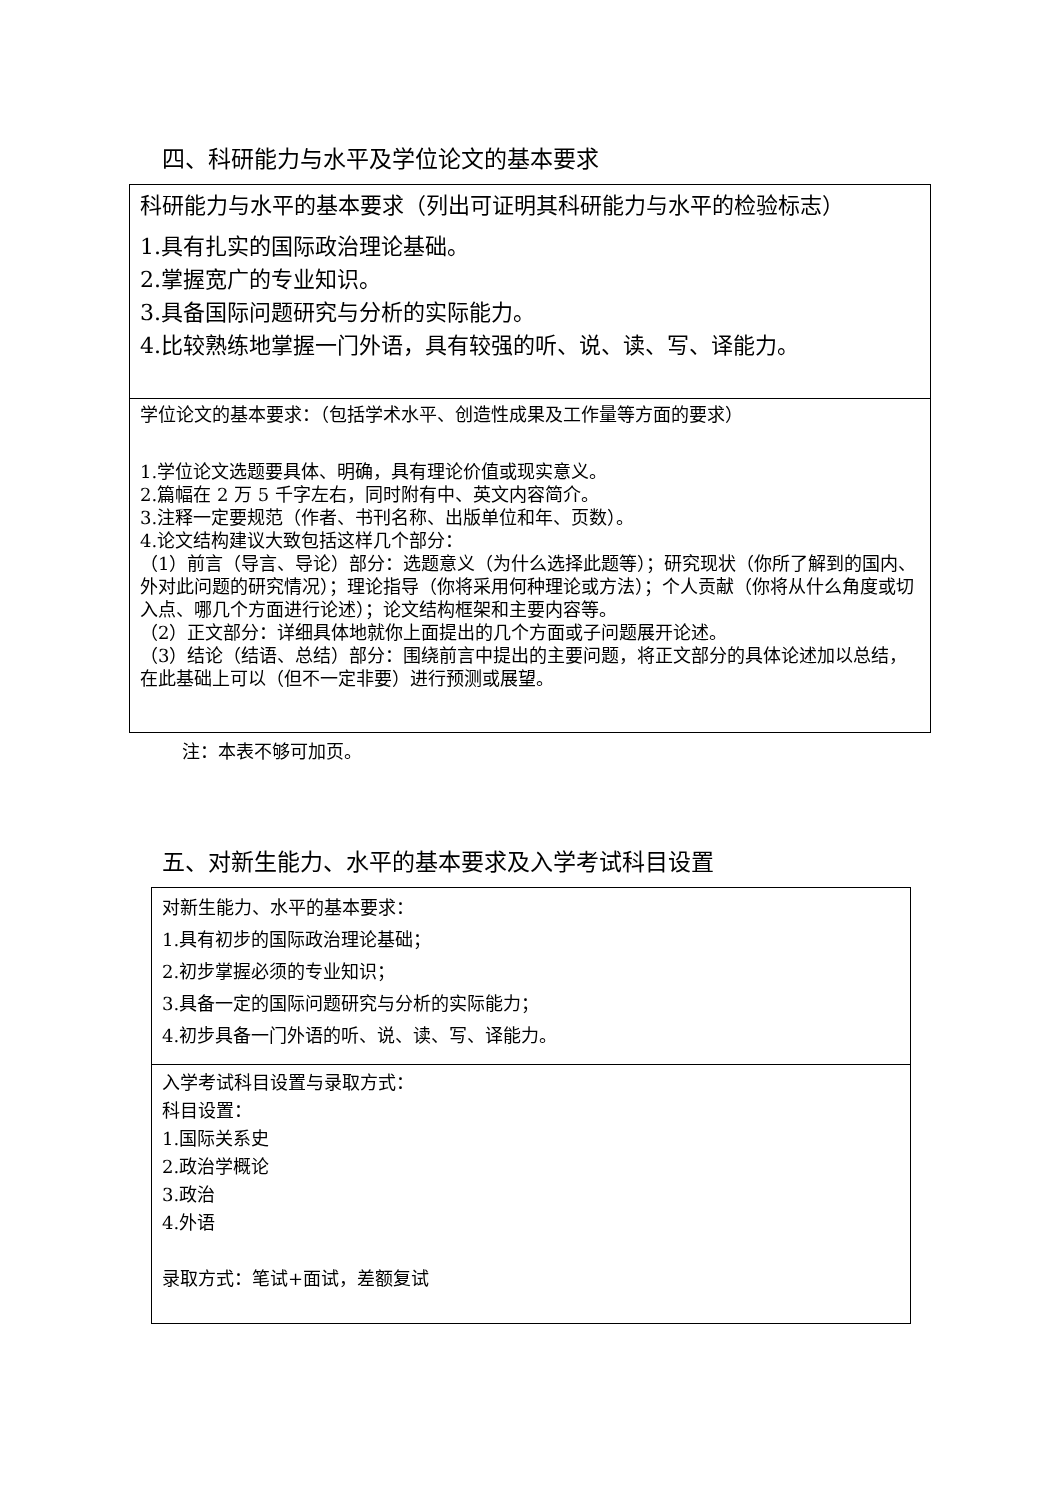四、科研能力与水平及学位论文的基本要求
| 科研能力与水平的基本要求（列出可证明其科研能力与水平的检验标志） 1.具有扎实的国际政治理论基础。 2.掌握宽广的专业知识。 3.具备国际问题研究与分析的实际能力。 4.比较熟练地掌握一门外语，具有较强的听、说、读、写、译能力。 |
| 学位论文的基本要求：（包括学术水平、创造性成果及工作量等方面的要求） 1.学位论文选题要具体、明确，具有理论价值或现实意义。 2.篇幅在 2 万 5 千字左右，同时附有中、英文内容简介。 3.注释一定要规范（作者、书刊名称、出版单位和年、页数）。 4.论文结构建议大致包括这样几个部分： （1）前言（导言、导论）部分：选题意义（为什么选择此题等）；研究现状（你所了解到的国内、外对此问题的研究情况）；理论指导（你将采用何种理论或方法）；个人贡献（你将从什么角度或切入点、哪几个方面进行论述）；论文结构框架和主要内容等。 （2）正文部分：详细具体地就你上面提出的几个方面或子问题展开论述。 （3）结论（结语、总结）部分：围绕前言中提出的主要问题，将正文部分的具体论述加以总结，在此基础上可以（但不一定非要）进行预测或展望。 |
注：本表不够可加页。
五、对新生能力、水平的基本要求及入学考试科目设置
| 对新生能力、水平的基本要求： 1.具有初步的国际政治理论基础； 2.初步掌握必须的专业知识； 3.具备一定的国际问题研究与分析的实际能力； 4.初步具备一门外语的听、说、读、写、译能力。 |
| 入学考试科目设置与录取方式： 科目设置： 1.国际关系史 2.政治学概论 3.政治 4.外语 录取方式：笔试+面试，差额复试 |